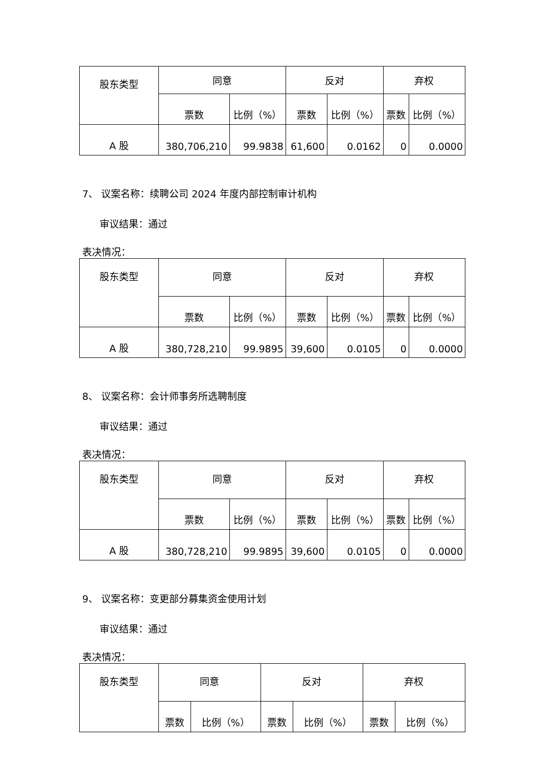| 股东类型 | 同意 | | 反对 | | 弃权 | |
| --- | --- | --- | --- | --- | --- | --- |
| | 票数 | 比例（%） | 票数 | 比例（%） | 票数 | 比例（%） |
| A 股 | 380,706,210 | 99.9838 | 61,600 | 0.0162 | 0 | 0.0000 |
7、 议案名称：续聘公司 2024 年度内部控制审计机构
审议结果：通过
表决情况：
| 股东类型 | 同意 | | 反对 | | 弃权 | |
| --- | --- | --- | --- | --- | --- | --- |
| | 票数 | 比例（%） | 票数 | 比例（%） | 票数 | 比例（%） |
| A 股 | 380,728,210 | 99.9895 | 39,600 | 0.0105 | 0 | 0.0000 |
8、 议案名称：会计师事务所选聘制度
审议结果：通过
表决情况：
| 股东类型 | 同意 | | 反对 | | 弃权 | |
| --- | --- | --- | --- | --- | --- | --- |
| | 票数 | 比例（%） | 票数 | 比例（%） | 票数 | 比例（%） |
| A 股 | 380,728,210 | 99.9895 | 39,600 | 0.0105 | 0 | 0.0000 |
9、 议案名称：变更部分募集资金使用计划
审议结果：通过
表决情况：
| 股东类型 | 同意 | | 反对 | | 弃权 | |
| --- | --- | --- | --- | --- | --- | --- |
| | 票数 | 比例（%） | 票数 | 比例（%） | 票数 | 比例（%） |